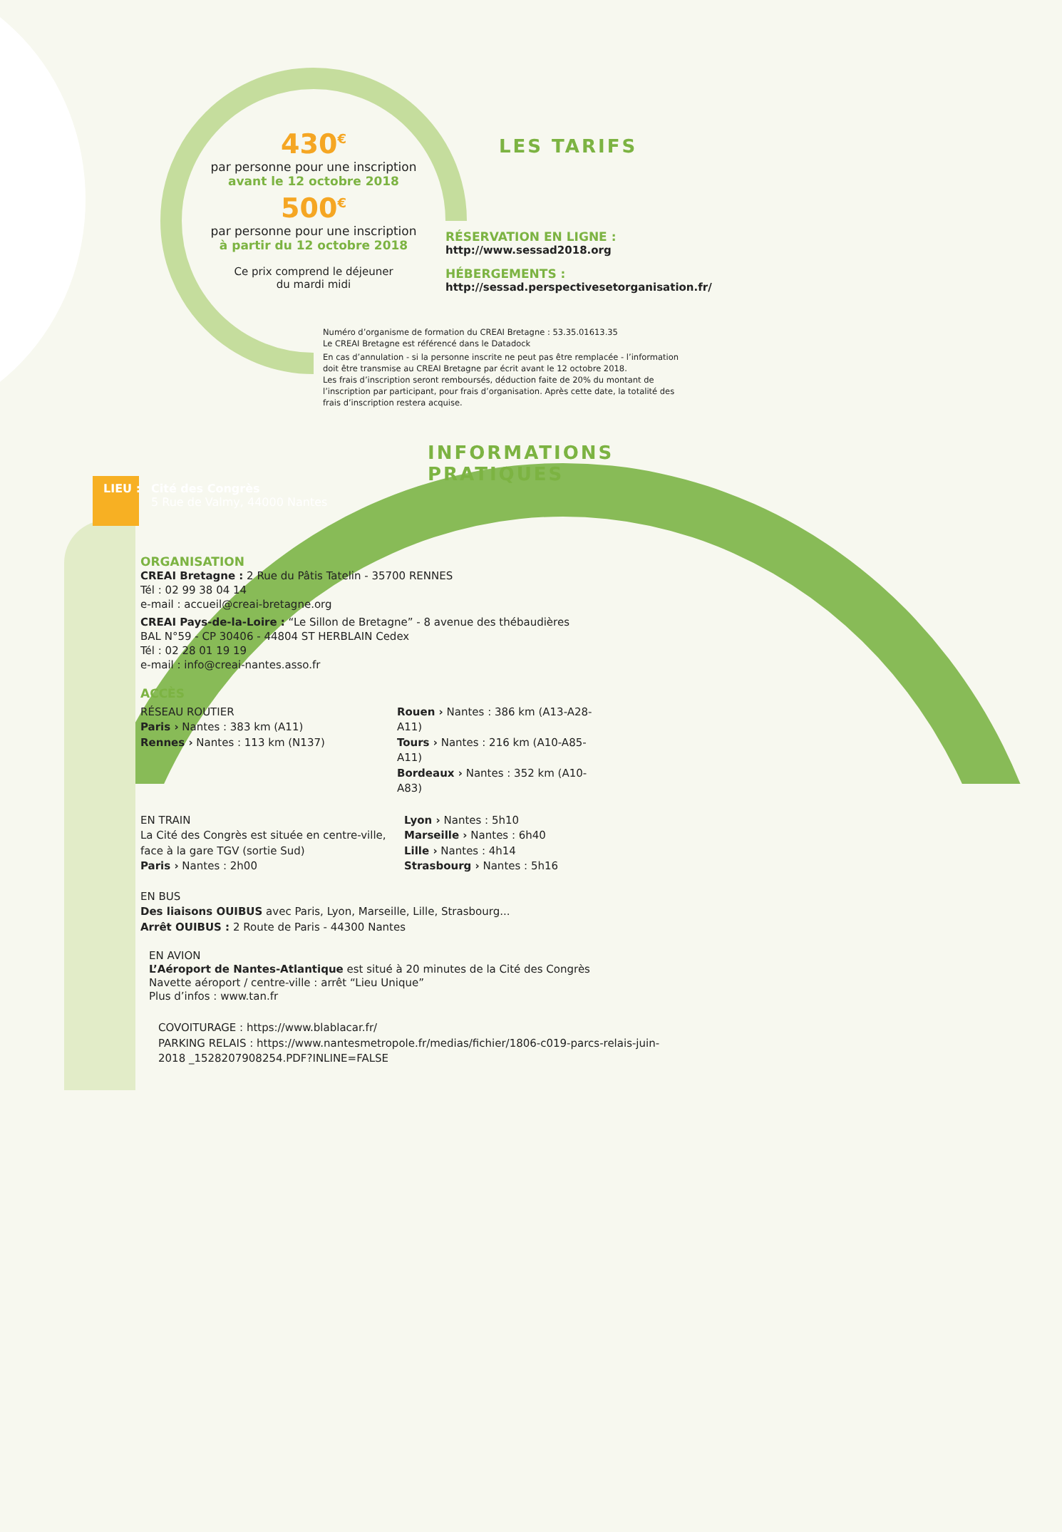430<sup>€</sup>
par personne pour une inscription
avant le 12 octobre 2018
500<sup>€</sup>
par personne pour une inscription
à partir du 12 octobre 2018
Ce prix comprend le déjeuner
du mardi midi
LES TARIFS
RÉSERVATION EN LIGNE :
http://www.sessad2018.org
HÉBERGEMENTS :
http://sessad.perspectivesetorganisation.fr/
Numéro d’organisme de formation du CREAI Bretagne : 53.35.01613.35
Le CREAI Bretagne est référencé dans le Datadock
En cas d’annulation - si la personne inscrite ne peut pas être remplacée - l’information doit être transmise au CREAI Bretagne par écrit avant le 12 octobre 2018.
Les frais d’inscription seront remboursés, déduction faite de 20% du montant de l’inscription par participant, pour frais d’organisation. Après cette date, la totalité des frais d’inscription restera acquise.
INFORMATIONS PRATIQUES
LIEU :
Cité des Congrès
5 Rue de Valmy, 44000 Nantes
ORGANISATION
CREAI Bretagne : 2 Rue du Pâtis Tatelin - 35700 RENNES
Tél : 02 99 38 04 14
e-mail : accueil@creai-bretagne.org
CREAI Pays-de-la-Loire : “Le Sillon de Bretagne” - 8 avenue des thébaudières
BAL N°59 - CP 30406 - 44804 ST HERBLAIN Cedex
Tél : 02 28 01 19 19
e-mail : info@creai-nantes.asso.fr
ACCÈS
RÉSEAU ROUTIER
Paris › Nantes : 383 km (A11)
Rennes › Nantes : 113 km (N137)
Rouen › Nantes : 386 km (A13-A28-A11)
Tours › Nantes : 216 km (A10-A85-A11)
Bordeaux › Nantes : 352 km (A10-A83)
EN TRAIN
La Cité des Congrès est située en centre-ville, face à la gare TGV (sortie Sud)
Paris › Nantes : 2h00
Lyon › Nantes : 5h10
Marseille › Nantes : 6h40
Lille › Nantes : 4h14
Strasbourg › Nantes : 5h16
EN BUS
Des liaisons OUIBUS avec Paris, Lyon, Marseille, Lille, Strasbourg...
Arrêt OUIBUS : 2 Route de Paris - 44300 Nantes
EN AVION
L’Aéroport de Nantes-Atlantique est situé à 20 minutes de la Cité des Congrès
Navette aéroport / centre-ville : arrêt “Lieu Unique”
Plus d’infos : www.tan.fr
COVOITURAGE : https://www.blablacar.fr/
PARKING RELAIS : https://www.nantesmetropole.fr/medias/fichier/1806-c019-parcs-relais-juin-2018 _1528207908254.PDF?INLINE=FALSE